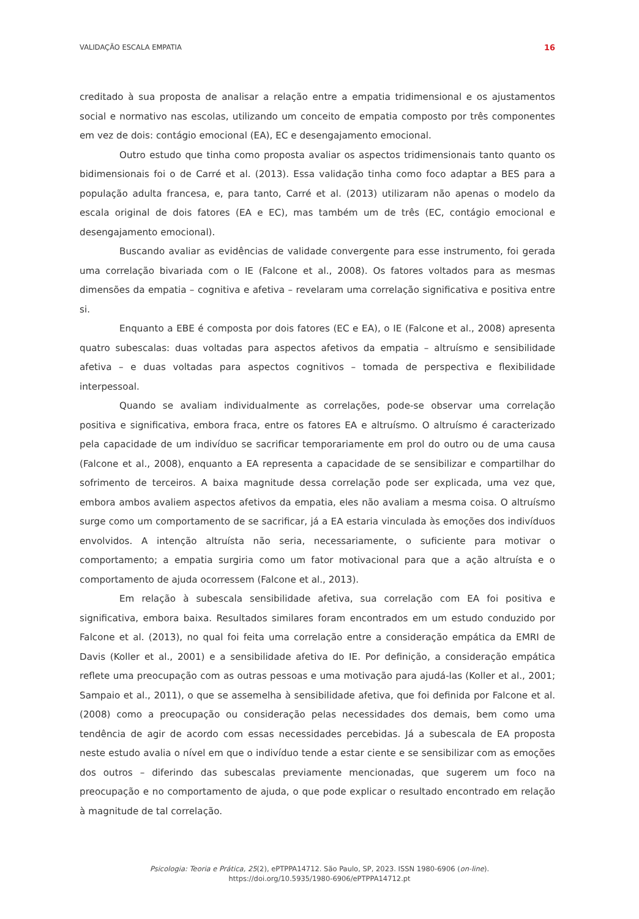VALIDAÇÃO ESCALA EMPATIA 16
creditado à sua proposta de analisar a relação entre a empatia tridimensional e os ajustamentos social e normativo nas escolas, utilizando um conceito de empatia composto por três componentes em vez de dois: contágio emocional (EA), EC e desengajamento emocional.
Outro estudo que tinha como proposta avaliar os aspectos tridimensionais tanto quanto os bidimensionais foi o de Carré et al. (2013). Essa validação tinha como foco adaptar a BES para a população adulta francesa, e, para tanto, Carré et al. (2013) utilizaram não apenas o modelo da escala original de dois fatores (EA e EC), mas também um de três (EC, contágio emocional e desengajamento emocional).
Buscando avaliar as evidências de validade convergente para esse instrumento, foi gerada uma correlação bivariada com o IE (Falcone et al., 2008). Os fatores voltados para as mesmas dimensões da empatia – cognitiva e afetiva – revelaram uma correlação significativa e positiva entre si.
Enquanto a EBE é composta por dois fatores (EC e EA), o IE (Falcone et al., 2008) apresenta quatro subescalas: duas voltadas para aspectos afetivos da empatia – altruísmo e sensibilidade afetiva – e duas voltadas para aspectos cognitivos – tomada de perspectiva e flexibilidade interpessoal.
Quando se avaliam individualmente as correlações, pode-se observar uma correlação positiva e significativa, embora fraca, entre os fatores EA e altruísmo. O altruísmo é caracterizado pela capacidade de um indivíduo se sacrificar temporariamente em prol do outro ou de uma causa (Falcone et al., 2008), enquanto a EA representa a capacidade de se sensibilizar e compartilhar do sofrimento de terceiros. A baixa magnitude dessa correlação pode ser explicada, uma vez que, embora ambos avaliem aspectos afetivos da empatia, eles não avaliam a mesma coisa. O altruísmo surge como um comportamento de se sacrificar, já a EA estaria vinculada às emoções dos indivíduos envolvidos. A intenção altruísta não seria, necessariamente, o suficiente para motivar o comportamento; a empatia surgiria como um fator motivacional para que a ação altruísta e o comportamento de ajuda ocorressem (Falcone et al., 2013).
Em relação à subescala sensibilidade afetiva, sua correlação com EA foi positiva e significativa, embora baixa. Resultados similares foram encontrados em um estudo conduzido por Falcone et al. (2013), no qual foi feita uma correlação entre a consideração empática da EMRI de Davis (Koller et al., 2001) e a sensibilidade afetiva do IE. Por definição, a consideração empática reflete uma preocupação com as outras pessoas e uma motivação para ajudá-las (Koller et al., 2001; Sampaio et al., 2011), o que se assemelha à sensibilidade afetiva, que foi definida por Falcone et al. (2008) como a preocupação ou consideração pelas necessidades dos demais, bem como uma tendência de agir de acordo com essas necessidades percebidas. Já a subescala de EA proposta neste estudo avalia o nível em que o indivíduo tende a estar ciente e se sensibilizar com as emoções dos outros – diferindo das subescalas previamente mencionadas, que sugerem um foco na preocupação e no comportamento de ajuda, o que pode explicar o resultado encontrado em relação à magnitude de tal correlação.
Psicologia: Teoria e Prática, 25(2), ePTPPA14712. São Paulo, SP, 2023. ISSN 1980-6906 (on-line).
https://doi.org/10.5935/1980-6906/ePTPPA14712.pt